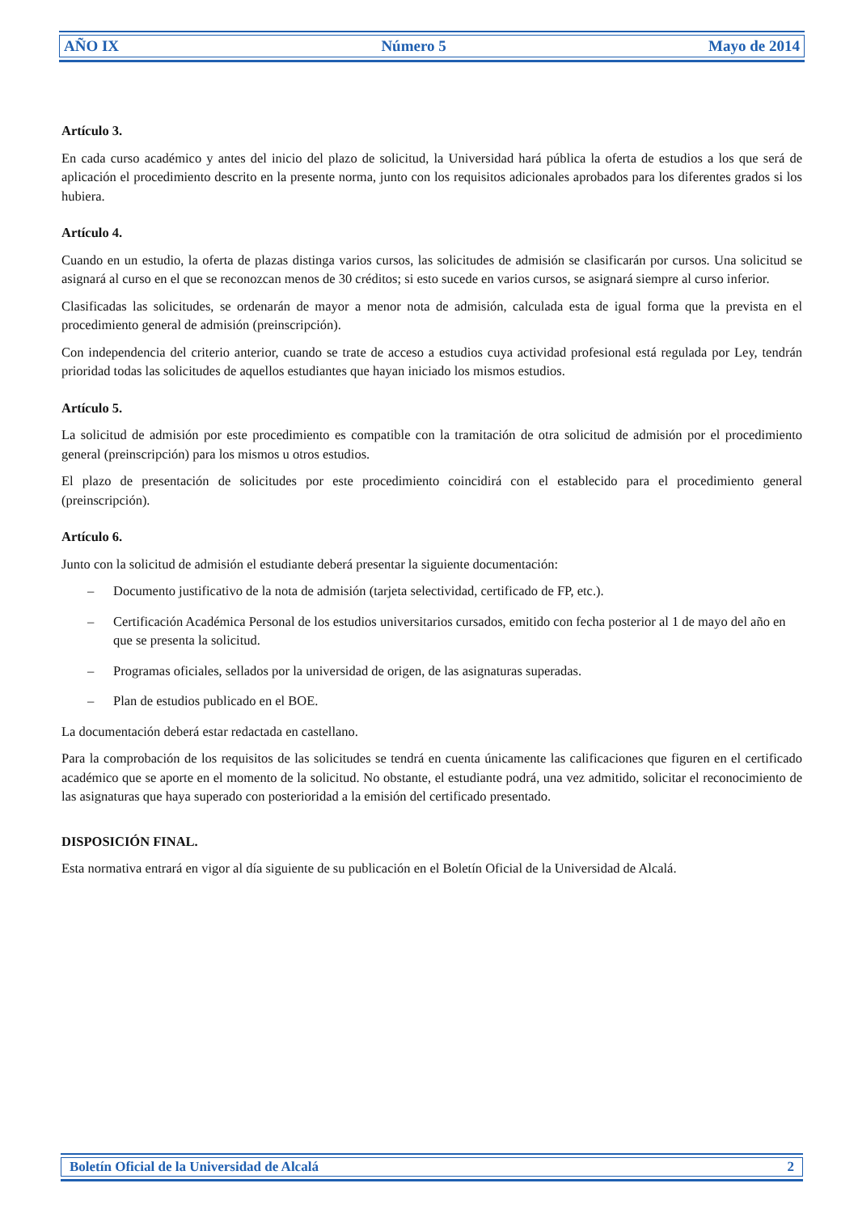AÑO IX Número 5 Mayo de 2014
Artículo 3.
En cada curso académico y antes del inicio del plazo de solicitud, la Universidad hará pública la oferta de estudios a los que será de aplicación el procedimiento descrito en la presente norma, junto con los requisitos adicionales aprobados para los diferentes grados si los hubiera.
Artículo 4.
Cuando en un estudio, la oferta de plazas distinga varios cursos, las solicitudes de admisión se clasificarán por cursos. Una solicitud se asignará al curso en el que se reconozcan menos de 30 créditos; si esto sucede en varios cursos, se asignará siempre al curso inferior.
Clasificadas las solicitudes, se ordenarán de mayor a menor nota de admisión, calculada esta de igual forma que la prevista en el procedimiento general de admisión (preinscripción).
Con independencia del criterio anterior, cuando se trate de acceso a estudios cuya actividad profesional está regulada por Ley, tendrán prioridad todas las solicitudes de aquellos estudiantes que hayan iniciado los mismos estudios.
Artículo 5.
La solicitud de admisión por este procedimiento es compatible con la tramitación de otra solicitud de admisión por el procedimiento general (preinscripción) para los mismos u otros estudios.
El plazo de presentación de solicitudes por este procedimiento coincidirá con el establecido para el procedimiento general (preinscripción).
Artículo 6.
Junto con la solicitud de admisión el estudiante deberá presentar la siguiente documentación:
– Documento justificativo de la nota de admisión (tarjeta selectividad, certificado de FP, etc.).
– Certificación Académica Personal de los estudios universitarios cursados, emitido con fecha posterior al 1 de mayo del año en que se presenta la solicitud.
– Programas oficiales, sellados por la universidad de origen, de las asignaturas superadas.
– Plan de estudios publicado en el BOE.
La documentación deberá estar redactada en castellano.
Para la comprobación de los requisitos de las solicitudes se tendrá en cuenta únicamente las calificaciones que figuren en el certificado académico que se aporte en el momento de la solicitud. No obstante, el estudiante podrá, una vez admitido, solicitar el reconocimiento de las asignaturas que haya superado con posterioridad a la emisión del certificado presentado.
DISPOSICIÓN FINAL.
Esta normativa entrará en vigor al día siguiente de su publicación en el Boletín Oficial de la Universidad de Alcalá.
Boletín Oficial de la Universidad de Alcalá 2